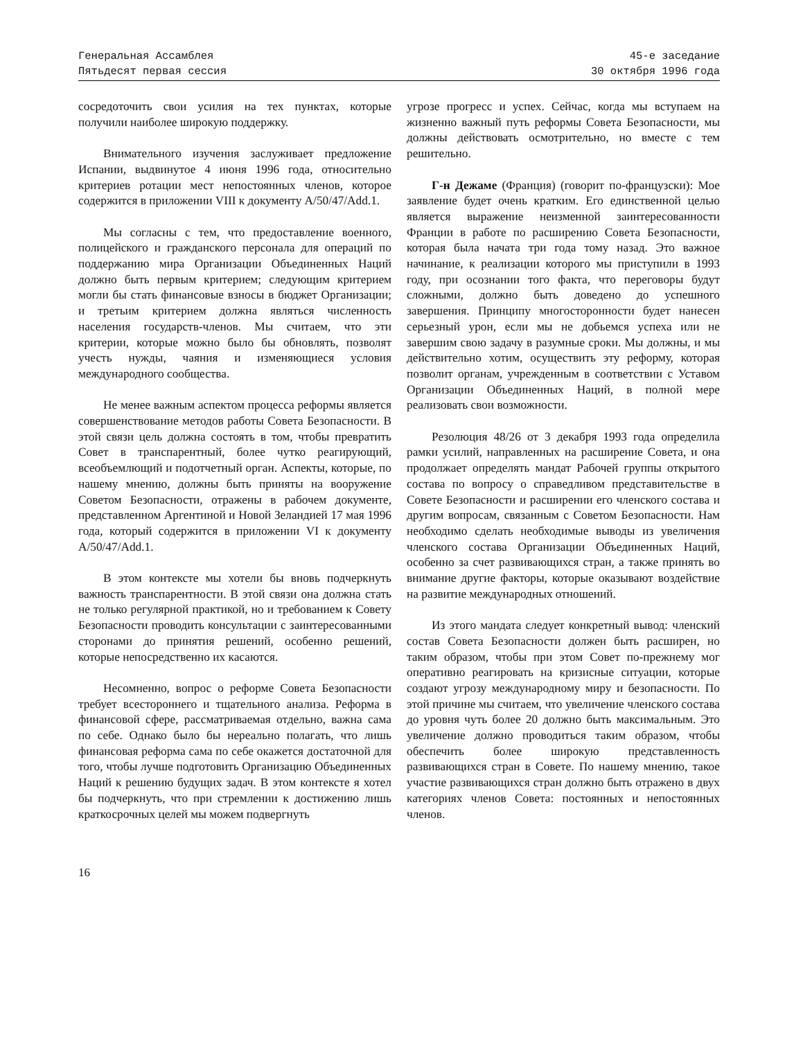Генеральная Ассамблея
Пятьдесят первая сессия
45-е заседание
30 октября 1996 года
сосредоточить свои усилия на тех пунктах, которые получили наиболее широкую поддержку.
Внимательного изучения заслуживает предложение Испании, выдвинутое 4 июня 1996 года, относительно критериев ротации мест непостоянных членов, которое содержится в приложении VIII к документу A/50/47/Add.1.
Мы согласны с тем, что предоставление военного, полицейского и гражданского персонала для операций по поддержанию мира Организации Объединенных Наций должно быть первым критерием; следующим критерием могли бы стать финансовые взносы в бюджет Организации; и третьим критерием должна являться численность населения государств-членов. Мы считаем, что эти критерии, которые можно было бы обновлять, позволят учесть нужды, чаяния и изменяющиеся условия международного сообщества.
Не менее важным аспектом процесса реформы является совершенствование методов работы Совета Безопасности. В этой связи цель должна состоять в том, чтобы превратить Совет в транспарентный, более чутко реагирующий, всеобъемлющий и подотчетный орган. Аспекты, которые, по нашему мнению, должны быть приняты на вооружение Советом Безопасности, отражены в рабочем документе, представленном Аргентиной и Новой Зеландией 17 мая 1996 года, который содержится в приложении VI к документу A/50/47/Add.1.
В этом контексте мы хотели бы вновь подчеркнуть важность транспарентности. В этой связи она должна стать не только регулярной практикой, но и требованием к Совету Безопасности проводить консультации с заинтересованными сторонами до принятия решений, особенно решений, которые непосредственно их касаются.
Несомненно, вопрос о реформе Совета Безопасности требует всестороннего и тщательного анализа. Реформа в финансовой сфере, рассматриваемая отдельно, важна сама по себе. Однако было бы нереально полагать, что лишь финансовая реформа сама по себе окажется достаточной для того, чтобы лучше подготовить Организацию Объединенных Наций к решению будущих задач. В этом контексте я хотел бы подчеркнуть, что при стремлении к достижению лишь краткосрочных целей мы можем подвергнуть
угрозе прогресс и успех. Сейчас, когда мы вступаем на жизненно важный путь реформы Совета Безопасности, мы должны действовать осмотрительно, но вместе с тем решительно.
Г-н Дежаме (Франция) (говорит по-французски): Мое заявление будет очень кратким. Его единственной целью является выражение неизменной заинтересованности Франции в работе по расширению Совета Безопасности, которая была начата три года тому назад. Это важное начинание, к реализации которого мы приступили в 1993 году, при осознании того факта, что переговоры будут сложными, должно быть доведено до успешного завершения. Принципу многосторонности будет нанесен серьезный урон, если мы не добьемся успеха или не завершим свою задачу в разумные сроки. Мы должны, и мы действительно хотим, осуществить эту реформу, которая позволит органам, учрежденным в соответствии с Уставом Организации Объединенных Наций, в полной мере реализовать свои возможности.
Резолюция 48/26 от 3 декабря 1993 года определила рамки усилий, направленных на расширение Совета, и она продолжает определять мандат Рабочей группы открытого состава по вопросу о справедливом представительстве в Совете Безопасности и расширении его членского состава и другим вопросам, связанным с Советом Безопасности. Нам необходимо сделать необходимые выводы из увеличения членского состава Организации Объединенных Наций, особенно за счет развивающихся стран, а также принять во внимание другие факторы, которые оказывают воздействие на развитие международных отношений.
Из этого мандата следует конкретный вывод: членский состав Совета Безопасности должен быть расширен, но таким образом, чтобы при этом Совет по-прежнему мог оперативно реагировать на кризисные ситуации, которые создают угрозу международному миру и безопасности. По этой причине мы считаем, что увеличение членского состава до уровня чуть более 20 должно быть максимальным. Это увеличение должно проводиться таким образом, чтобы обеспечить более широкую представленность развивающихся стран в Совете. По нашему мнению, такое участие развивающихся стран должно быть отражено в двух категориях членов Совета: постоянных и непостоянных членов.
16